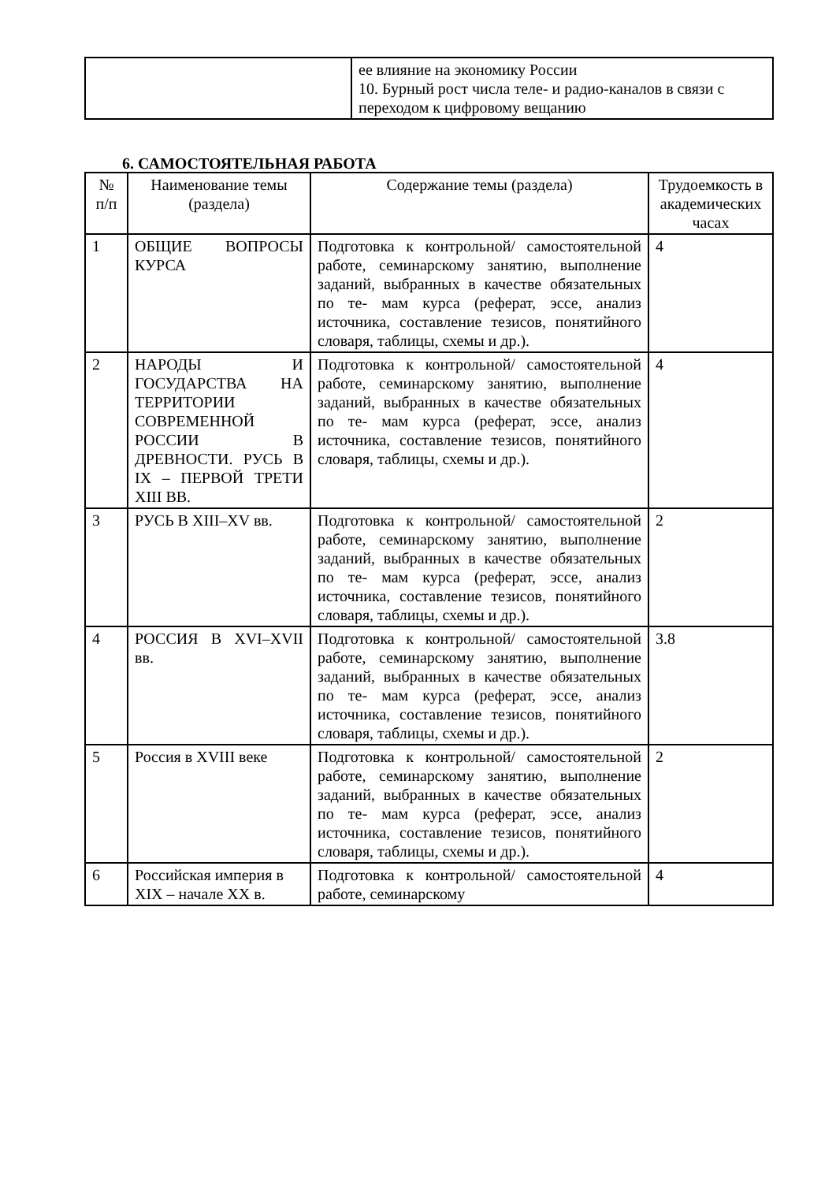| | ее влияние на экономику России 10. Бурный рост числа теле- и радио-каналов в связи с переходом к цифровому вещанию |
6. САМОСТОЯТЕЛЬНАЯ РАБОТА
| № п/п | Наименование темы (раздела) | Содержание темы (раздела) | Трудоемкость в академических часах |
| --- | --- | --- | --- |
| 1 | ОБЩИЕ ВОПРОСЫ КУРСА | Подготовка к контрольной/ самостоятельной работе, семинарскому занятию, выполнение заданий, выбранных в качестве обязательных по те- мам курса (реферат, эссе, анализ источника, составление тезисов, понятийного словаря, таблицы, схемы и др.). | 4 |
| 2 | НАРОДЫ И ГОСУДАРСТВА НА ТЕРРИТОРИИ СОВРЕМЕННОЙ РОССИИ В ДРЕВНОСТИ. РУСЬ В IX – ПЕРВОЙ ТРЕТИ XIII ВВ. | Подготовка к контрольной/ самостоятельной работе, семинарскому занятию, выполнение заданий, выбранных в качестве обязательных по те- мам курса (реферат, эссе, анализ источника, составление тезисов, понятийного словаря, таблицы, схемы и др.). | 4 |
| 3 | РУСЬ В XIII–XV вв. | Подготовка к контрольной/ самостоятельной работе, семинарскому занятию, выполнение заданий, выбранных в качестве обязательных по те- мам курса (реферат, эссе, анализ источника, составление тезисов, понятийного словаря, таблицы, схемы и др.). | 2 |
| 4 | РОССИЯ В XVI–XVII вв. | Подготовка к контрольной/ самостоятельной работе, семинарскому занятию, выполнение заданий, выбранных в качестве обязательных по те- мам курса (реферат, эссе, анализ источника, составление тезисов, понятийного словаря, таблицы, схемы и др.). | 3.8 |
| 5 | Россия в XVIII веке | Подготовка к контрольной/ самостоятельной работе, семинарскому занятию, выполнение заданий, выбранных в качестве обязательных по те- мам курса (реферат, эссе, анализ источника, составление тезисов, понятийного словаря, таблицы, схемы и др.). | 2 |
| 6 | Российская империя в XIX – начале XX в. | Подготовка к контрольной/ самостоятельной работе, семинарскому | 4 |